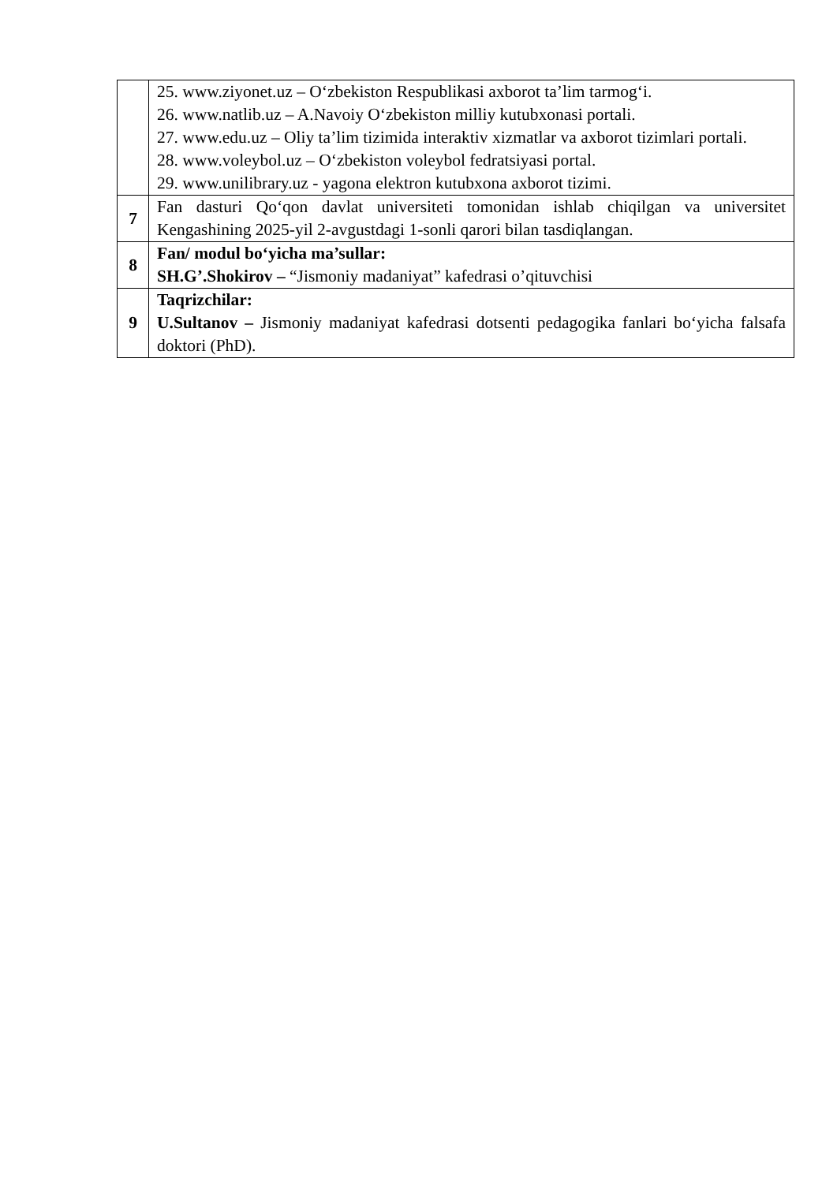| | 25. www.ziyonet.uz – O‘zbekiston Respublikasi axborot ta’lim tarmog‘i. 26. www.natlib.uz – A.Navoiy O‘zbekiston milliy kutubxonasi portali. 27. www.edu.uz – Oliy ta’lim tizimida interaktiv xizmatlar va axborot tizimlari portali. 28. www.voleybol.uz – O‘zbekiston voleybol fedratsiyasi portal. 29. www.unilibrary.uz - yagona elektron kutubxona axborot tizimi. |
| 7 | Fan dasturi Qo‘qon davlat universiteti tomonidan ishlab chiqilgan va universitet Kengashining 2025-yil 2-avgustdagi 1-sonli qarori bilan tasdiqlangan. |
| 8 | Fan/ modul bo‘yicha ma’sullar: SH.G’.Shokirov – “Jismoniy madaniyat” kafedrasi o’qituvchisi |
| 9 | Taqrizchilar: U.Sultanov – Jismoniy madaniyat kafedrasi dotsenti pedagogika fanlari bo‘yicha falsafa doktori (PhD). |